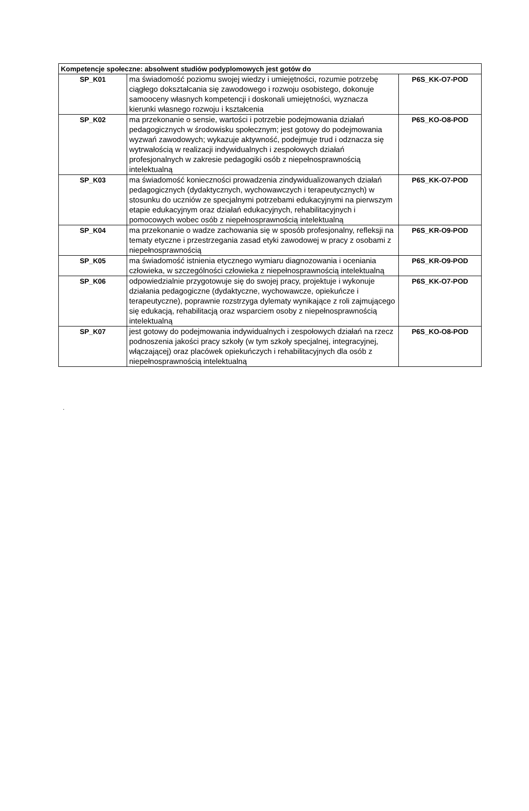| Kompetencje społeczne: absolwent studiów podyplomowych jest gotów do | | |
| --- | --- | --- |
| SP_K01 | ma świadomość poziomu swojej wiedzy i umiejętności, rozumie potrzebę ciągłego dokształcania się zawodowego i rozwoju osobistego, dokonuje samooceny własnych kompetencji i doskonali umiejętności, wyznacza kierunki własnego rozwoju i kształcenia | P6S_KK-O7-POD |
| SP_K02 | ma przekonanie o sensie, wartości i potrzebie podejmowania działań pedagogicznych w środowisku społecznym; jest gotowy do podejmowania wyzwań zawodowych; wykazuje aktywność, podejmuje trud i odznacza się wytrwałością w realizacji indywidualnych i zespołowych działań profesjonalnych w zakresie pedagogiki osób z niepełnosprawnością intelektualną | P6S_KO-O8-POD |
| SP_K03 | ma świadomość konieczności prowadzenia zindywidualizowanych działań pedagogicznych (dydaktycznych, wychowawczych i terapeutycznych) w stosunku do uczniów ze specjalnymi potrzebami edukacyjnymi na pierwszym etapie edukacyjnym oraz działań edukacyjnych, rehabilitacyjnych i pomocowych wobec osób z niepełnosprawnością intelektualną | P6S_KK-O7-POD |
| SP_K04 | ma przekonanie o wadze zachowania się w sposób profesjonalny, refleksji na tematy etyczne i przestrzegania zasad etyki zawodowej w pracy z osobami z niepełnosprawnością | P6S_KR-O9-POD |
| SP_K05 | ma świadomość istnienia etycznego wymiaru diagnozowania i oceniania człowieka, w szczególności człowieka z niepełnosprawnością intelektualną | P6S_KR-O9-POD |
| SP_K06 | odpowiedzialnie przygotowuje się do swojej pracy, projektuje i wykonuje działania pedagogiczne (dydaktyczne, wychowawcze, opiekuńcze i terapeutyczne), poprawnie rozstrzyga dylematy wynikające z roli zajmującego się edukacją, rehabilitacją oraz wsparciem osoby z niepełnosprawnością intelektualną | P6S_KK-O7-POD |
| SP_K07 | jest gotowy do podejmowania indywidualnych i zespołowych działań na rzecz podnoszenia jakości pracy szkoły (w tym szkoły specjalnej, integracyjnej, włączającej) oraz placówek opiekuńczych i rehabilitacyjnych dla osób z niepełnosprawnością intelektualną | P6S_KO-O8-POD |
.